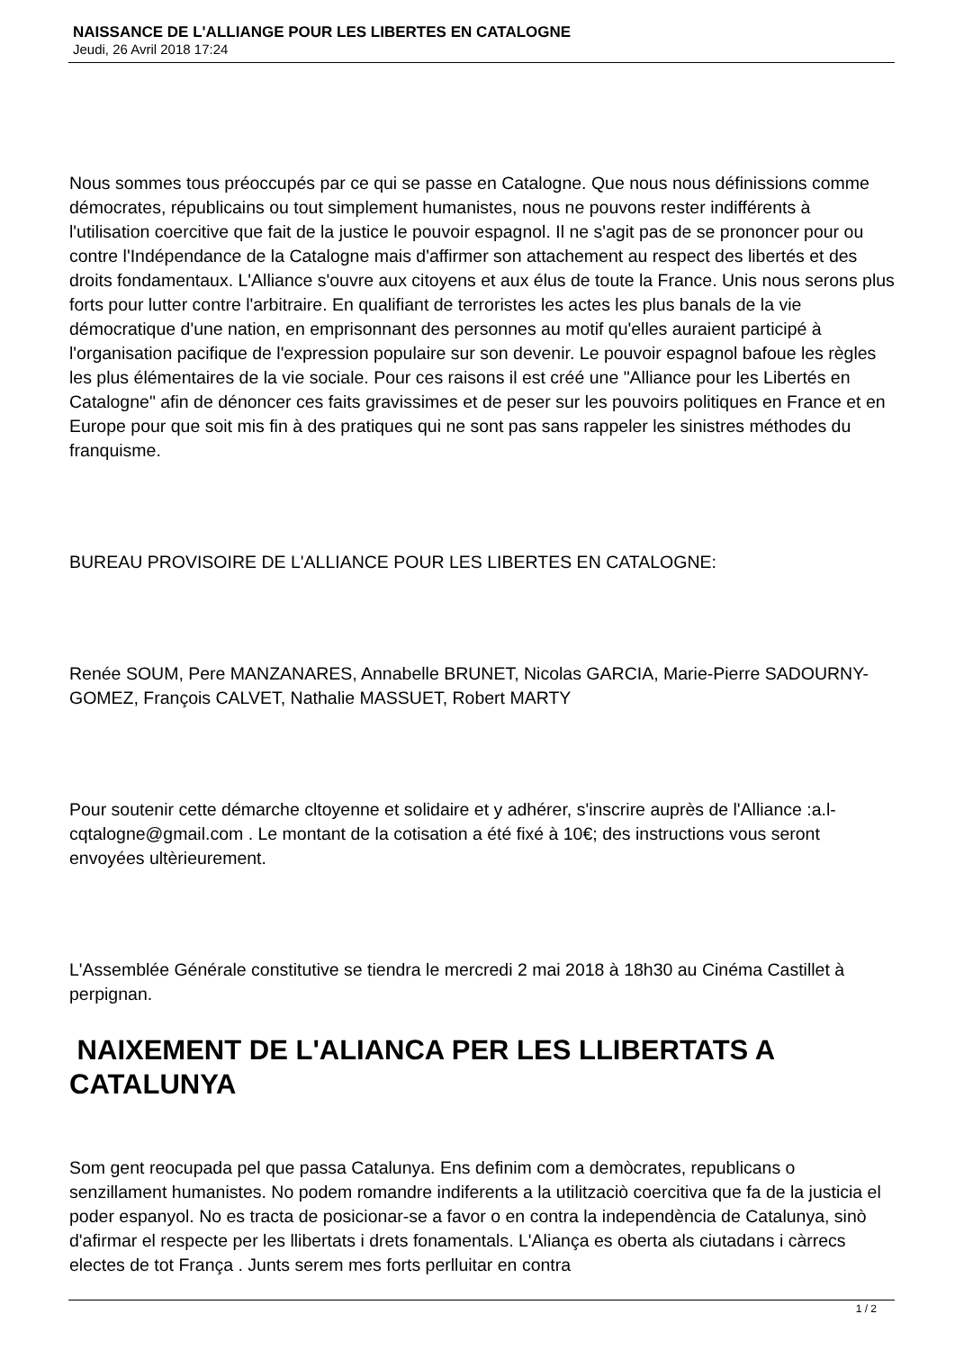NAISSANCE DE L'ALLIANGE POUR LES LIBERTES EN CATALOGNE
Jeudi, 26 Avril 2018 17:24
Nous sommes tous préoccupés par ce qui se passe en Catalogne. Que nous nous définissions comme démocrates, républicains ou tout simplement humanistes, nous ne pouvons rester indifférents à l'utilisation coercitive que fait de la justice le pouvoir espagnol. Il ne s'agit pas de se prononcer pour ou contre l'Indépendance de la Catalogne mais d'affirmer son attachement au respect des libertés et des droits fondamentaux. L'Alliance s'ouvre aux citoyens et aux élus de toute la France. Unis nous serons plus forts pour lutter contre l'arbitraire. En qualifiant de terroristes les actes les plus banals de la vie démocratique d'une nation, en emprisonnant des personnes au motif qu'elles auraient participé à l'organisation pacifique de l'expression populaire sur son devenir. Le pouvoir espagnol bafoue les règles les plus élémentaires de la vie sociale. Pour ces raisons il est créé une "Alliance pour les Libertés en Catalogne" afin de dénoncer ces faits gravissimes et de peser sur les pouvoirs politiques en France et en Europe pour que soit mis fin à des pratiques qui ne sont pas sans rappeler les sinistres méthodes du franquisme.
BUREAU PROVISOIRE DE L'ALLIANCE POUR LES LIBERTES EN CATALOGNE:
Renée SOUM, Pere MANZANARES, Annabelle BRUNET, Nicolas GARCIA, Marie-Pierre SADOURNY-GOMEZ, François CALVET, Nathalie MASSUET, Robert MARTY
Pour soutenir cette démarche cltoyenne et solidaire et y adhérer, s'inscrire auprès de l'Alliance :a.l-cqtalogne@gmail.com . Le montant de la cotisation a été fixé à 10€; des instructions vous seront envoyées ultèrieurement.
L'Assemblée Générale constitutive se tiendra le mercredi 2 mai 2018 à 18h30 au Cinéma Castillet à perpignan.
NAIXEMENT DE L'ALIANCA PER LES LLIBERTATS A CATALUNYA
Som gent reocupada pel que passa Catalunya. Ens definim com a demòcrates, republicans o senzillament humanistes. No podem romandre indiferents a la utilitzaciò coercitiva que fa de la justicia el poder espanyol. No es tracta de posicionar-se a favor o en contra la independència de Catalunya, sinò d'afirmar el respecte per les llibertats i drets fonamentals. L'Aliança es oberta als ciutadans i càrrecs electes de tot França . Junts serem mes forts perlluitar en contra
1 / 2